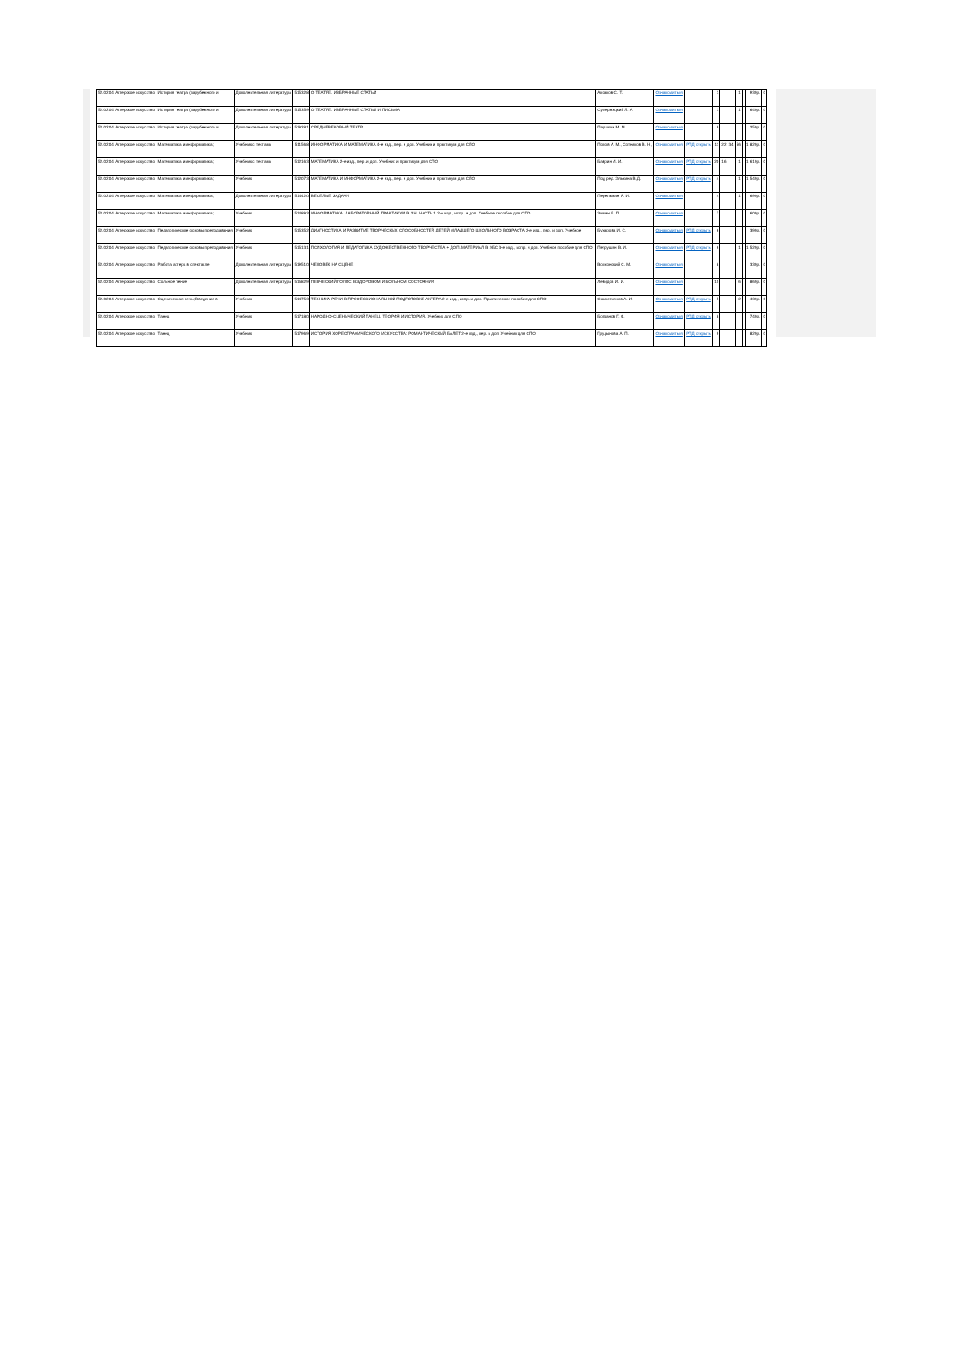| 52.02.04 Актерское искусство | История театра (зарубежного и | Дополнительная литература | 515328 | О ТЕАТРЕ. ИЗБРАННЫЕ СТАТЬИ | Аксаков С. Т. | Ознакомиться | | 3 | | | 1 | | 939р. | 0 |
| 52.02.04 Актерское искусство | История театра (зарубежного и | Дополнительная литература | 515359 | О ТЕАТРЕ. ИЗБРАННЫЕ СТАТЬИ И ПИСЬМА | Сулержицкий Л. А. | Ознакомиться | | 3 | | | 1 | | 649р. | 0 |
| 52.02.04 Актерское искусство | История театра (зарубежного и | Дополнительная литература | 519281 | СРЕДНЕВЕКОВЫЙ ТЕАТР | Паушкин М. М. | Ознакомиться | | 9 | | | | | 259р. | 0 |
| 52.02.04 Актерское искусство | Математика и информатика; | Учебник с тестами | 511568 | ИНФОРМАТИКА И МАТЕМАТИКА 4-е изд., пер. и доп. Учебник и практикум для СПО | Попов А. М., Сотников В. Н., | Ознакомиться | РПД открыть | 11 | 22 | 34 | 56 | | 1 829р. | 0 |
| 52.02.04 Актерское искусство | Математика и информатика; | Учебник с тестами | 512163 | МАТЕМАТИКА 2-е изд., пер. и доп. Учебник и практикум для СПО | Баврин И. И. | Ознакомиться | РПД открыть | 20 | 16 | | 1 | | 1 619р. | 0 |
| 52.02.04 Актерское искусство | Математика и информатика; | Учебник | 512073 | МАТЕМАТИКА И ИНФОРМАТИКА 2-е изд., пер. и доп. Учебник и практикум для СПО | Под ред. Элькина В.Д. | Ознакомиться | РПД открыть | 4 | | | 1 | | 1 549р. | 0 |
| 52.02.04 Актерское искусство | Математика и информатика; | Дополнительная литература | 514420 | ВЕСЕЛЫЕ ЗАДАЧИ | Перельман Я. И. | Ознакомиться | | 4 | | | 1 | | 699р. | 0 |
| 52.02.04 Актерское искусство | Математика и информатика; | Учебник | 514893 | ИНФОРМАТИКА. ЛАБОРАТОРНЫЙ ПРАКТИКУМ В 2 Ч. ЧАСТЬ 1 2-е изд., испр. и доп. Учебное пособие для СПО | Зимин В. П. | Ознакомиться | | 7 | | | | | 609р. | 0 |
| 52.02.04 Актерское искусство | Педагогические основы преподавания | Учебник | 515352 | ДИАГНОСТИКА И РАЗВИТИЕ ТВОРЧЕСКИХ СПОСОБНОСТЕЙ ДЕТЕЙ МЛАДШЕГО ШКОЛЬНОГО ВОЗРАСТА 2-е изд., пер. и доп. Учебное | Бухарова И. С. | Ознакомиться | РПД открыть | 6 | | | | | 399р. | 0 |
| 52.02.04 Актерское искусство | Педагогические основы преподавания | Учебник | 515131 | ПСИХОЛОГИЯ И ПЕДАГОГИКА ХУДОЖЕСТВЕННОГО ТВОРЧЕСТВА + ДОП. МАТЕРИАЛ В ЭБС 3-е изд., испр. и доп. Учебное пособие для СПО | Петрушин В. И. | Ознакомиться | РПД открыть | 6 | | | 1 | | 1 529р. | 0 |
| 52.02.04 Актерское искусство | Работа актера в спектакле | Дополнительная литература | 519510 | ЧЕЛОВЕК НА СЦЕНЕ | Волконский С. М. | Ознакомиться | | 8 | | | | | 339р. | 0 |
| 52.02.04 Актерское искусство | Сольное пение | Дополнительная литература | 515829 | ПЕВЧЕСКИЙ ГОЛОС В ЗДОРОВОМ И БОЛЬНОМ СОСТОЯНИИ | Левидов И. И. | Ознакомиться | | 15 | | | 6 | | 869р. | 0 |
| 52.02.04 Актерское искусство | Сценическая речь; Введение в | Учебник | 514753 | ТЕХНИКА РЕЧИ В ПРОФЕССИОНАЛЬНОЙ ПОДГОТОВКЕ АКТЕРА 2-е изд., испр. и доп. Практическое пособие для СПО | Савостьянов А. И. | Ознакомиться | РПД открыть | 5 | | | 2 | | 439р. | 0 |
| 52.02.04 Актерское искусство | Танец | Учебник | 517180 | НАРОДНО-СЦЕНИЧЕСКИЙ ТАНЕЦ. ТЕОРИЯ И ИСТОРИЯ. Учебник для СПО | Богданов Г. Ф. | Ознакомиться | РПД открыть | 8 | | | | | 749р. | 0 |
| 52.02.04 Актерское искусство | Танец | Учебник | 517969 | ИСТОРИЯ ХОРЕОГРАФИЧЕСКОГО ИСКУССТВА: РОМАНТИЧЕСКИЙ БАЛЕТ 2-е изд., пер. и доп. Учебник для СПО | Груцынова А. П. | Ознакомиться | РПД открыть | 9 | | | | | 829р. | 0 |